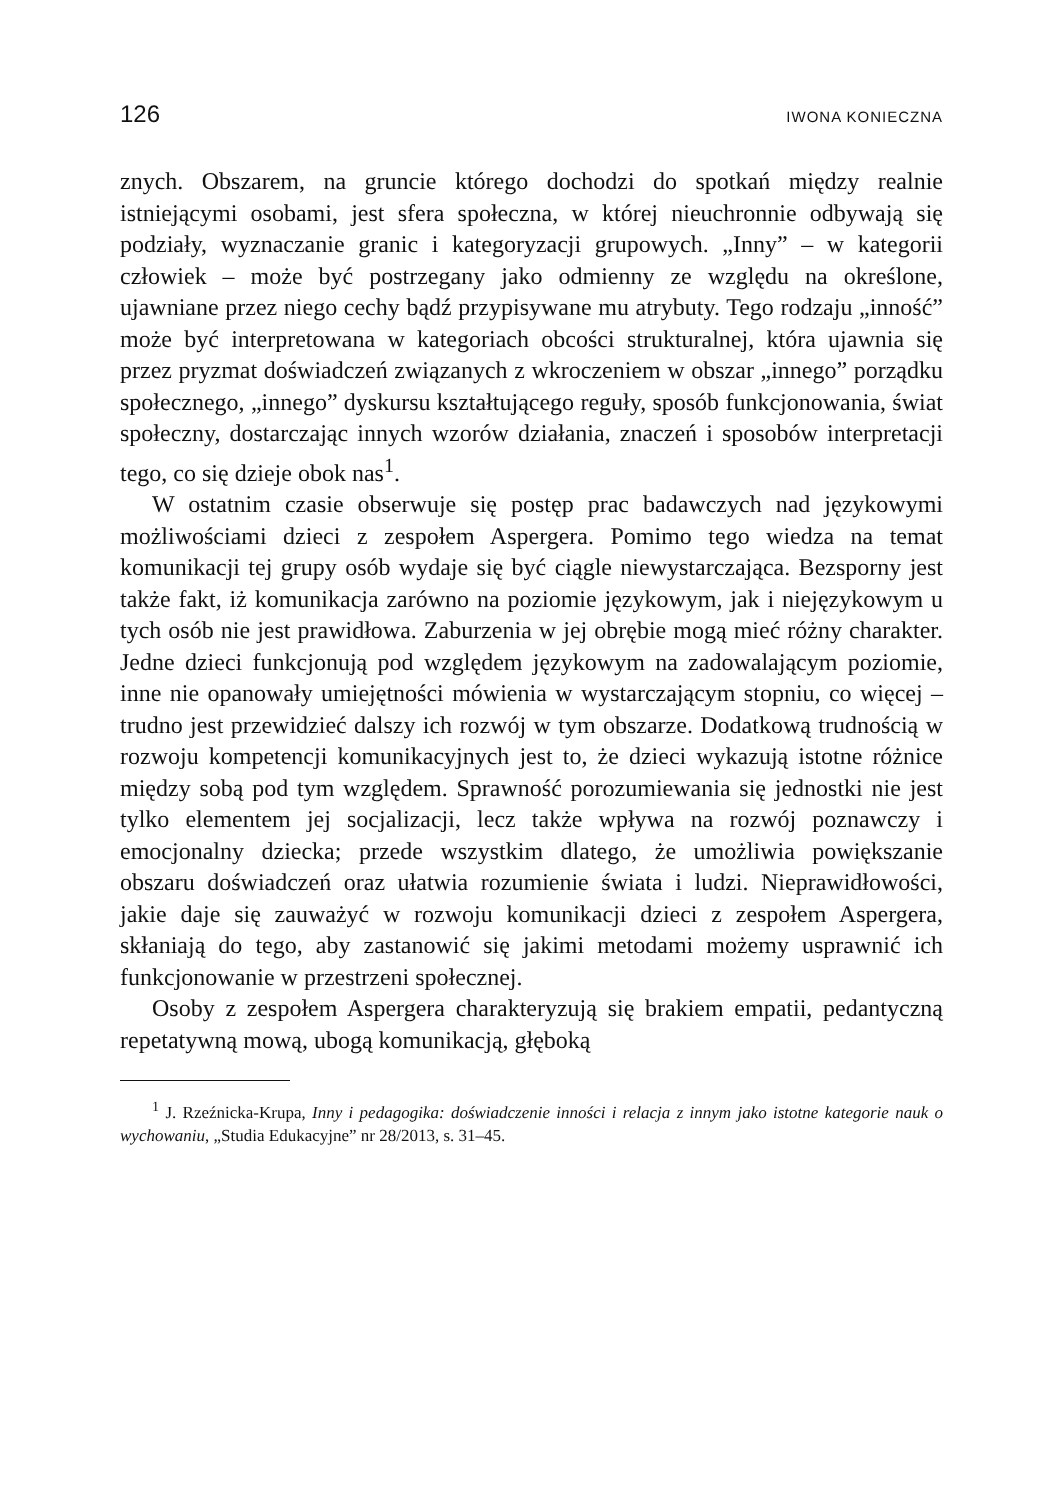126 IWONA KONIECZNA
znych. Obszarem, na gruncie którego dochodzi do spotkań między realnie istniejącymi osobami, jest sfera społeczna, w której nieuchronnie odbywają się podziały, wyznaczanie granic i kategoryzacji grupowych. „Inny” – w kategorii człowiek – może być postrzegany jako odmienny ze względu na określone, ujawniane przez niego cechy bądź przypisywane mu atrybuty. Tego rodzaju „inność” może być interpretowana w kategoriach obcości strukturalnej, która ujawnia się przez pryzmat doświadczeń związanych z wkroczeniem w obszar „innego” porządku społecznego, „innego” dyskursu kształtującego reguły, sposób funkcjonowania, świat społeczny, dostarczając innych wzorów działania, znaczeń i sposobów interpretacji tego, co się dzieje obok nas<sup>1</sup>.
W ostatnim czasie obserwuje się postęp prac badawczych nad językowymi możliwościami dzieci z zespołem Aspergera. Pomimo tego wiedza na temat komunikacji tej grupy osób wydaje się być ciągle niewystarczająca. Bezsporny jest także fakt, iż komunikacja zarówno na poziomie językowym, jak i niejęzykowym u tych osób nie jest prawidłowa. Zaburzenia w jej obrębie mogą mieć różny charakter. Jedne dzieci funkcjonują pod względem językowym na zadowalającym poziomie, inne nie opanowały umiejętności mówienia w wystarczającym stopniu, co więcej – trudno jest przewidzieć dalszy ich rozwój w tym obszarze. Dodatkową trudnością w rozwoju kompetencji komunikacyjnych jest to, że dzieci wykazują istotne różnice między sobą pod tym względem. Sprawność porozumiewania się jednostki nie jest tylko elementem jej socjalizacji, lecz także wpływa na rozwój poznawczy i emocjonalny dziecka; przede wszystkim dlatego, że umożliwia powiększanie obszaru doświadczeń oraz ułatwia rozumienie świata i ludzi. Nieprawidłowości, jakie daje się zauważyć w rozwoju komunikacji dzieci z zespołem Aspergera, skłaniają do tego, aby zastanowić się jakimi metodami możemy usprawnić ich funkcjonowanie w przestrzeni społecznej.
Osoby z zespołem Aspergera charakteryzują się brakiem empatii, pedantyczną repetatywną mową, ubogą komunikacją, głęboką
<sup>1</sup> J. Rzeźnicka-Krupa, Inny i pedagogika: doświadczenie inności i relacja z innym jako istotne kategorie nauk o wychowaniu, „Studia Edukacyjne” nr 28/2013, s. 31–45.